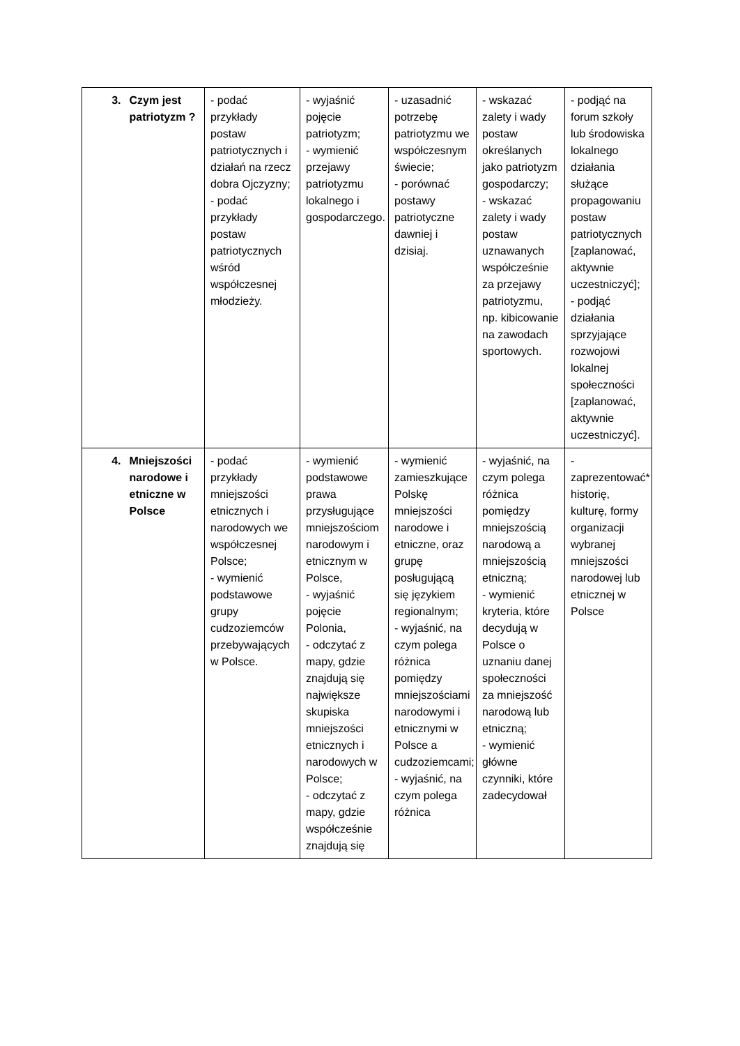| 3. | Czym jest patriotyzm ? | - podać przykłady postaw patriotycznych i działań na rzecz dobra Ojczyzny; - podać przykłady postaw patriotycznych wśród współczesnej młodzieży. | - wyjaśnić pojęcie patriotyzm; - wymienić przejawy patriotyzmu lokalnego i gospodarczego. | - uzasadnić potrzebę patriotyzmu we współczesnym świecie; - porównać postawy patriotyczne dawniej i dzisiaj. | - wskazać zalety i wady postaw określanych jako patriotyzm gospodarczy; - wskazać zalety i wady postaw uznawanych współcześnie za przejawy patriotyzmu, np. kibicowanie na zawodach sportowych. | - podjąć na forum szkoły lub środowiska lokalnego działania służące propagowaniu postaw patriotycznych [zaplanować, aktywnie uczestniczyć]; - podjąć działania sprzyjające rozwojowi lokalnej społeczności [zaplanować, aktywnie uczestniczyć]. |
| 4. | Mniejszości narodowe i etniczne w Polsce | - podać przykłady mniejszości etnicznych i narodowych we współczesnej Polsce; - wymienić podstawowe grupy cudzoziemców przebywających w Polsce. | - wymienić podstawowe prawa przysługujące mniejszościom narodowym i etnicznym w Polsce, - wyjaśnić pojęcie Polonia, - odczytać z mapy, gdzie znajdują się największe skupiska mniejszości etnicznych i narodowych w Polsce; - odczytać z mapy, gdzie współcześnie znajdują się | - wymienić zamieszkujące Polskę mniejszości narodowe i etniczne, oraz grupę posługującą się językiem regionalnym; - wyjaśnić, na czym polega różnica pomiędzy mniejszościami narodowymi i etnicznymi w Polsce a cudzoziemcami; - wyjaśnić, na czym polega różnica | - wyjaśnić, na czym polega różnica pomiędzy mniejszością narodową a mniejszością etniczną; - wymienić kryteria, które decydują w Polsce o uznaniu danej społeczności za mniejszość narodową lub etniczną; - wymienić główne czynniki, które zadecydował | - zaprezentować* historię, kulturę, formy organizacji wybranej mniejszości narodowej lub etnicznej w Polsce |